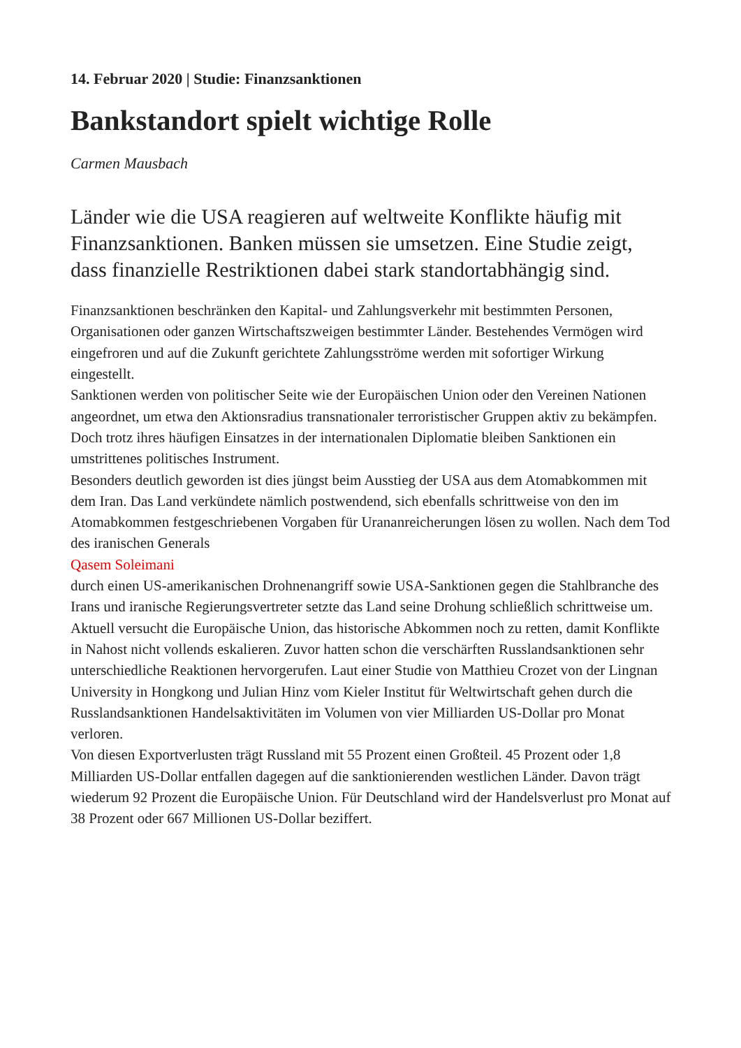14. Februar 2020 | Studie: Finanzsanktionen
Bankstandort spielt wichtige Rolle
Carmen Mausbach
Länder wie die USA reagieren auf weltweite Konflikte häufig mit Finanzsanktionen. Banken müssen sie umsetzen. Eine Studie zeigt, dass finanzielle Restriktionen dabei stark standortabhängig sind.
Finanzsanktionen beschränken den Kapital- und Zahlungsverkehr mit bestimmten Personen, Organisationen oder ganzen Wirtschaftszweigen bestimmter Länder. Bestehendes Vermögen wird eingefroren und auf die Zukunft gerichtete Zahlungsströme werden mit sofortiger Wirkung eingestellt.
Sanktionen werden von politischer Seite wie der Europäischen Union oder den Vereinen Nationen angeordnet, um etwa den Aktionsradius transnationaler terroristischer Gruppen aktiv zu bekämpfen. Doch trotz ihres häufigen Einsatzes in der internationalen Diplomatie bleiben Sanktionen ein umstrittenes politisches Instrument.
Besonders deutlich geworden ist dies jüngst beim Ausstieg der USA aus dem Atomabkommen mit dem Iran. Das Land verkündete nämlich postwendend, sich ebenfalls schrittweise von den im Atomabkommen festgeschriebenen Vorgaben für Urananreicherungen lösen zu wollen. Nach dem Tod des iranischen Generals
Qasem Soleimani
durch einen US-amerikanischen Drohnenangriff sowie USA-Sanktionen gegen die Stahlbranche des Irans und iranische Regierungsvertreter setzte das Land seine Drohung schließlich schrittweise um.
Aktuell versucht die Europäische Union, das historische Abkommen noch zu retten, damit Konflikte in Nahost nicht vollends eskalieren. Zuvor hatten schon die verschärften Russlandsanktionen sehr unterschiedliche Reaktionen hervorgerufen. Laut einer Studie von Matthieu Crozet von der Lingnan University in Hongkong und Julian Hinz vom Kieler Institut für Weltwirtschaft gehen durch die Russlandsanktionen Handelsaktivitäten im Volumen von vier Milliarden US-Dollar pro Monat verloren.
Von diesen Exportverlusten trägt Russland mit 55 Prozent einen Großteil. 45 Prozent oder 1,8 Milliarden US-Dollar entfallen dagegen auf die sanktionierenden westlichen Länder. Davon trägt wiederum 92 Prozent die Europäische Union. Für Deutschland wird der Handelsverlust pro Monat auf 38 Prozent oder 667 Millionen US-Dollar beziffert.